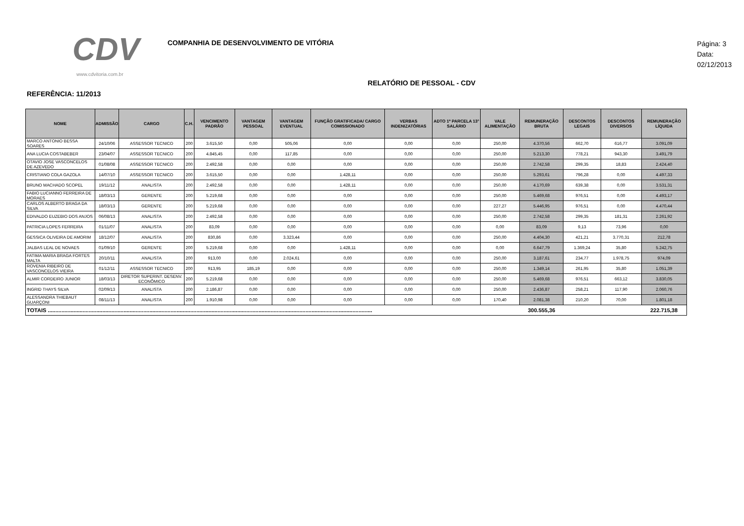CDV
www.cdvitoria.com.br
COMPANHIA DE DESENVOLVIMENTO DE VITÓRIA
Página: 3
Data: 02/12/2013
RELATÓRIO DE PESSOAL - CDV
REFERÊNCIA: 11/2013
| NOME | ADMISSÃO | CARGO | C.H. | VENCIMENTO PADRÃO | VANTAGEM PESSOAL | VANTAGEM EVENTUAL | FUNÇÃO GRATIFICADA/ CARGO COMISSIONADO | VERBAS INDENIZATÓRIAS | ADTO 1ª PARCELA 13° SALÁRIO | VALE ALIMENTAÇÃO | REMUNERAÇÃO BRUTA | DESCONTOS LEGAIS | DESCONTOS DIVERSOS | REMUNERAÇÃO LÍQUIDA |
| --- | --- | --- | --- | --- | --- | --- | --- | --- | --- | --- | --- | --- | --- | --- |
| MARCO ANTONIO BESSA SOARES | 24/10/06 | ASSESSOR TECNICO | 200 | 3.615,50 | 0,00 | 505,06 | 0,00 | 0,00 | 0,00 | 250,00 | 4.370,56 | 662,70 | 616,77 | 3.091,09 |
| ANA LUCIA COSTABEBER | 23/04/07 | ASSESSOR TECNICO | 200 | 4.845,45 | 0,00 | 117,85 | 0,00 | 0,00 | 0,00 | 250,00 | 5.213,30 | 778,21 | 943,30 | 3.491,79 |
| OTAVIO JOSE VASCONCELOS DE AZEVEDO | 01/08/08 | ASSESSOR TECNICO | 200 | 2.492,58 | 0,00 | 0,00 | 0,00 | 0,00 | 0,00 | 250,00 | 2.742,58 | 299,35 | 18,83 | 2.424,40 |
| CRISTIANO COLA GAZOLA | 14/07/10 | ASSESSOR TECNICO | 200 | 3.615,50 | 0,00 | 0,00 | 1.428,11 | 0,00 | 0,00 | 250,00 | 5.293,61 | 796,28 | 0,00 | 4.497,33 |
| BRUNO MACHADO SCOPEL | 19/11/12 | ANALISTA | 200 | 2.492,58 | 0,00 | 0,00 | 1.428,11 | 0,00 | 0,00 | 250,00 | 4.170,69 | 639,38 | 0,00 | 3.531,31 |
| FABIO LUCIANNO FERREIRA DE MORAES | 18/03/13 | GERENTE | 200 | 5.219,68 | 0,00 | 0,00 | 0,00 | 0,00 | 0,00 | 250,00 | 5.469,68 | 976,51 | 0,00 | 4.493,17 |
| CARLOS ALBERTO BRAGA DA SILVA | 18/03/13 | GERENTE | 200 | 5.219,68 | 0,00 | 0,00 | 0,00 | 0,00 | 0,00 | 227,27 | 5.446,95 | 976,51 | 0,00 | 4.470,44 |
| EDIVALDO EUZEBIO DOS ANJOS | 06/08/13 | ANALISTA | 200 | 2.492,58 | 0,00 | 0,00 | 0,00 | 0,00 | 0,00 | 250,00 | 2.742,58 | 299,35 | 181,31 | 2.261,92 |
| PATRICIA LOPES FERREIRA | 01/11/07 | ANALISTA | 200 | 83,09 | 0,00 | 0,00 | 0,00 | 0,00 | 0,00 | 0,00 | 83,09 | 9,13 | 73,96 | 0,00 |
| GESSICA OLIVEIRA DE AMORIM | 18/12/07 | ANALISTA | 200 | 830,86 | 0,00 | 3.323,44 | 0,00 | 0,00 | 0,00 | 250,00 | 4.404,30 | 421,21 | 3.770,31 | 212,78 |
| JALBAS LEAL DE NOVAES | 01/09/10 | GERENTE | 200 | 5.219,68 | 0,00 | 0,00 | 1.428,11 | 0,00 | 0,00 | 0,00 | 6.647,79 | 1.369,24 | 35,80 | 5.242,75 |
| FATIMA MARIA BRAGA FORTES MALTA | 20/10/11 | ANALISTA | 200 | 913,00 | 0,00 | 2.024,61 | 0,00 | 0,00 | 0,00 | 250,00 | 3.187,61 | 234,77 | 1.978,75 | 974,09 |
| ROVENIA RIBEIRO DE VASCONCELOS VIEIRA | 01/12/11 | ASSESSOR TECNICO | 200 | 913,95 | 185,19 | 0,00 | 0,00 | 0,00 | 0,00 | 250,00 | 1.349,14 | 261,95 | 35,80 | 1.051,39 |
| ALMIR CORDEIRO JUNIOR | 18/03/13 | DIRETOR SUPERINT. DESENV. ECONÔMICO | 200 | 5.219,68 | 0,00 | 0,00 | 0,00 | 0,00 | 0,00 | 250,00 | 5.469,68 | 976,51 | 663,12 | 3.830,05 |
| INGRID THAYS SILVA | 02/09/13 | ANALISTA | 200 | 2.186,87 | 0,00 | 0,00 | 0,00 | 0,00 | 0,00 | 250,00 | 2.436,87 | 258,21 | 117,90 | 2.060,76 |
| ALESSANDRA THIEBAUT GUARÇONI | 08/11/13 | ANALISTA | 200 | 1.910,98 | 0,00 | 0,00 | 0,00 | 0,00 | 0,00 | 170,40 | 2.081,38 | 210,20 | 70,00 | 1.801,18 |
| TOTAIS ...................................................................................................................................................................................................................... | | | | | | | | | | | 300.555,36 | | | 222.715,38 |